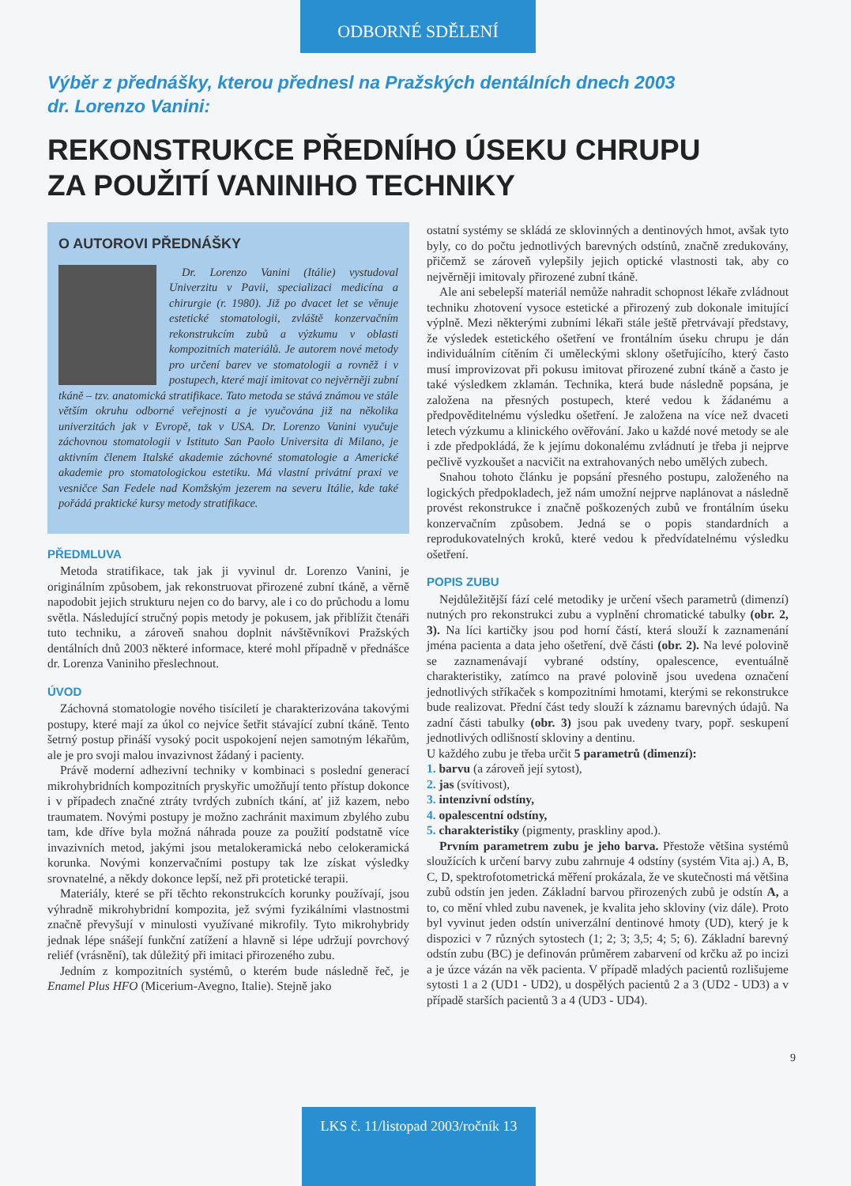ODBORNÉ SDĚLENÍ
Výběr z přednášky, kterou přednesl na Pražských dentálních dnech 2003
dr. Lorenzo Vanini:
REKONSTRUKCE PŘEDNÍHO ÚSEKU CHRUPU
ZA POUŽITÍ VANINIHO TECHNIKY
O AUTOROVI PŘEDNÁŠKY
Dr. Lorenzo Vanini (Itálie) vystudoval Univerzitu v Pavii, specializaci medicína a chirurgie (r. 1980). Již po dvacet let se věnuje estetické stomatologii, zvláště konzervačním rekonstrukcím zubů a výzkumu v oblasti kompozitních materiálů. Je autorem nové metody pro určení barev ve stomatologii a rovněž i v postupech, které mají imitovat co nejvěrněji zubní tkáně – tzv. anatomická stratifikace. Tato metoda se stává známou ve stále větším okruhu odborné veřejnosti a je vyučována již na několika univerzitách jak v Evropě, tak v USA. Dr. Lorenzo Vanini vyučuje záchovnou stomatologii v Istituto San Paolo Universita di Milano, je aktivním členem Italské akademie záchovné stomatologie a Americké akademie pro stomatologickou estetiku. Má vlastní privátní praxi ve vesničce San Fedele nad Komžským jezerem na severu Itálie, kde také pořádá praktické kursy metody stratifikace.
PŘEDMLUVA
Metoda stratifikace, tak jak ji vyvinul dr. Lorenzo Vanini, je originálním způsobem, jak rekonstruovat přirozené zubní tkáně, a věrně napodobit jejich strukturu nejen co do barvy, ale i co do průchodu a lomu světla. Následující stručný popis metody je pokusem, jak přiblížit čtenáři tuto techniku, a zároveň snahou doplnit návštěvníkovi Pražských dentálních dnů 2003 některé informace, které mohl případně v přednášce dr. Lorenza Vaniniho přeslechnout.
ÚVOD
Záchovná stomatologie nového tisíciletí je charakterizována takovými postupy, které mají za úkol co nejvíce šetřit stávající zubní tkáně. Tento šetrný postup přináší vysoký pocit uspokojení nejen samotným lékařům, ale je pro svoji malou invazivnost žádaný i pacienty.
Právě moderní adhezivní techniky v kombinaci s poslední generací mikrohybridních kompozitních pryskyřic umožňují tento přístup dokonce i v případech značné ztráty tvrdých zubních tkání, ať již kazem, nebo traumatem. Novými postupy je možno zachránit maximum zbylého zubu tam, kde dříve byla možná náhrada pouze za použití podstatně více invazivních metod, jakými jsou metalokeramická nebo celokeramická korunka. Novými konzervačními postupy tak lze získat výsledky srovnatelné, a někdy dokonce lepší, než při protetické terapii.
Materiály, které se při těchto rekonstrukcích korunky používají, jsou výhradně mikrohybridní kompozita, jež svými fyzikálními vlastnostmi značně převyšují v minulosti využívané mikrofily. Tyto mikrohybridy jednak lépe snášejí funkční zatížení a hlavně si lépe udržují povrchový reliéf (vrásnění), tak důležitý při imitaci přirozeného zubu.
Jedním z kompozitních systémů, o kterém bude následně řeč, je Enamel Plus HFO (Micerium-Avegno, Italie). Stejně jako
ostatní systémy se skládá ze sklovinných a dentinových hmot, avšak tyto byly, co do počtu jednotlivých barevných odstínů, značně zredukovány, přičemž se zároveň vylepšily jejich optické vlastnosti tak, aby co nejvěrněji imitovaly přirozené zubní tkáně.
Ale ani sebelepší materiál nemůže nahradit schopnost lékaře zvládnout techniku zhotovení vysoce estetické a přirozený zub dokonale imitující výplně. Mezi některými zubními lékaři stále ještě přetrvávají představy, že výsledek estetického ošetření ve frontálním úseku chrupu je dán individuálním cítěním či uměleckými sklony ošetřujícího, který často musí improvizovat při pokusu imitovat přirozené zubní tkáně a často je také výsledkem zklamán. Technika, která bude následně popsána, je založena na přesných postupech, které vedou k žádanému a předpověditelnému výsledku ošetření. Je založena na více než dvaceti letech výzkumu a klinického ověřování. Jako u každé nové metody se ale i zde předpokládá, že k jejímu dokonalému zvládnutí je třeba ji nejprve pečlivě vyzkoušet a nacvičit na extrahovaných nebo umělých zubech.
Snahou tohoto článku je popsání přesného postupu, založeného na logických předpokladech, jež nám umožní nejprve naplánovat a následně provést rekonstrukce i značně poškozených zubů ve frontálním úseku konzervačním způsobem. Jedná se o popis standardních a reprodukovatelných kroků, které vedou k předvídatelnému výsledku ošetření.
POPIS ZUBU
Nejdůležitější fází celé metodiky je určení všech parametrů (dimenzí) nutných pro rekonstrukci zubu a vyplnění chromatické tabulky (obr. 2, 3). Na líci kartičky jsou pod horní částí, která slouží k zaznamenání jména pacienta a data jeho ošetření, dvě části (obr. 2). Na levé polovině se zaznamenávají vybrané odstíny, opalescence, eventuálně charakteristiky, zatímco na pravé polovině jsou uvedena označení jednotlivých stříkaček s kompozitními hmotami, kterými se rekonstrukce bude realizovat. Přední část tedy slouží k záznamu barevných údajů. Na zadní části tabulky (obr. 3) jsou pak uvedeny tvary, popř. seskupení jednotlivých odlišností skloviny a dentinu.
U každého zubu je třeba určit 5 parametrů (dimenzí):
1. barvu (a zároveň její sytost),
2. jas (svítivost),
3. intenzivní odstíny,
4. opalescentní odstíny,
5. charakteristiky (pigmenty, praskliny apod.).
Prvním parametrem zubu je jeho barva. Přestože většina systémů sloužících k určení barvy zubu zahrnuje 4 odstíny (systém Vita aj.) A, B, C, D, spektrofotometrická měření prokázala, že ve skutečnosti má většina zubů odstín jen jeden. Základní barvou přirozených zubů je odstín A, a to, co mění vhled zubu navenek, je kvalita jeho skloviny (viz dále). Proto byl vyvinut jeden odstín univerzální dentinové hmoty (UD), který je k dispozici v 7 různých sytostech (1; 2; 3; 3,5; 4; 5; 6). Základní barevný odstín zubu (BC) je definován průměrem zabarvení od krčku až po incizi a je úzce vázán na věk pacienta. V případě mladých pacientů rozlišujeme sytosti 1 a 2 (UD1 - UD2), u dospělých pacientů 2 a 3 (UD2 - UD3) a v případě starších pacientů 3 a 4 (UD3 - UD4).
9
LKS č. 11/listopad 2003/ročník 13